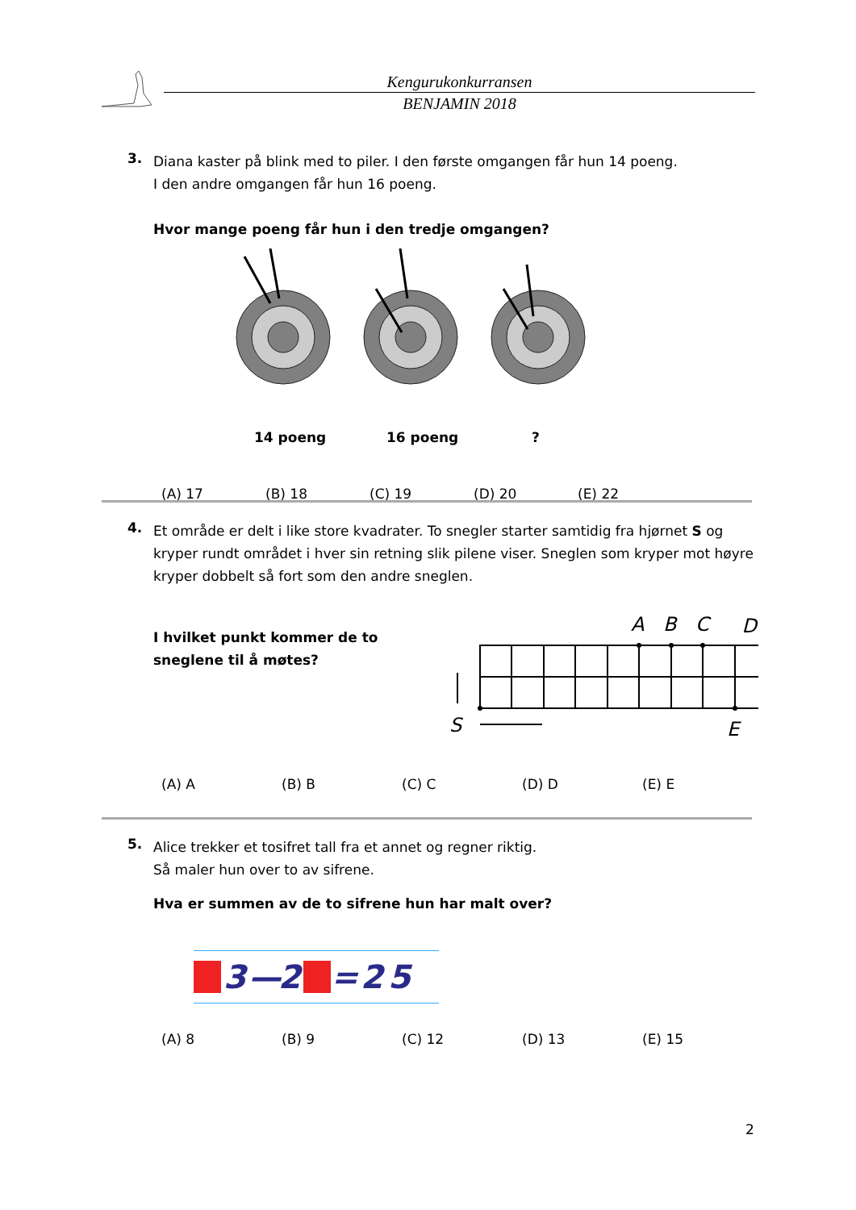Kengurukonkurransen
BENJAMIN 2018
3.
Diana kaster på blink med to piler. I den første omgangen får hun 14 poeng.
I den andre omgangen får hun 16 poeng.
Hvor mange poeng får hun i den tredje omgangen?
14 poeng 16 poeng?
(A) 17 (B) 18 (C) 19 (D) 20 (E) 22
4.
Et område er delt i like store kvadrater. To snegler starter samtidig fra hjørnet S og kryper rundt området i hver sin retning slik pilene viser. Sneglen som kryper mot høyre kryper dobbelt så fort som den andre sneglen.
I hvilket punkt kommer de to sneglene til å møtes?
A
B
C
D
S
E
D
(A) A (B) B (C) C (D) D (E) E
5.
Alice trekker et tosifret tall fra et annet og regner riktig.
Så maler hun over to av sifrene.
Hva er summen av de to sifrene hun har malt over?
3 — 2 = 25
(A) 8 (B) 9 (C) 12 (D) 13 (E) 15
2